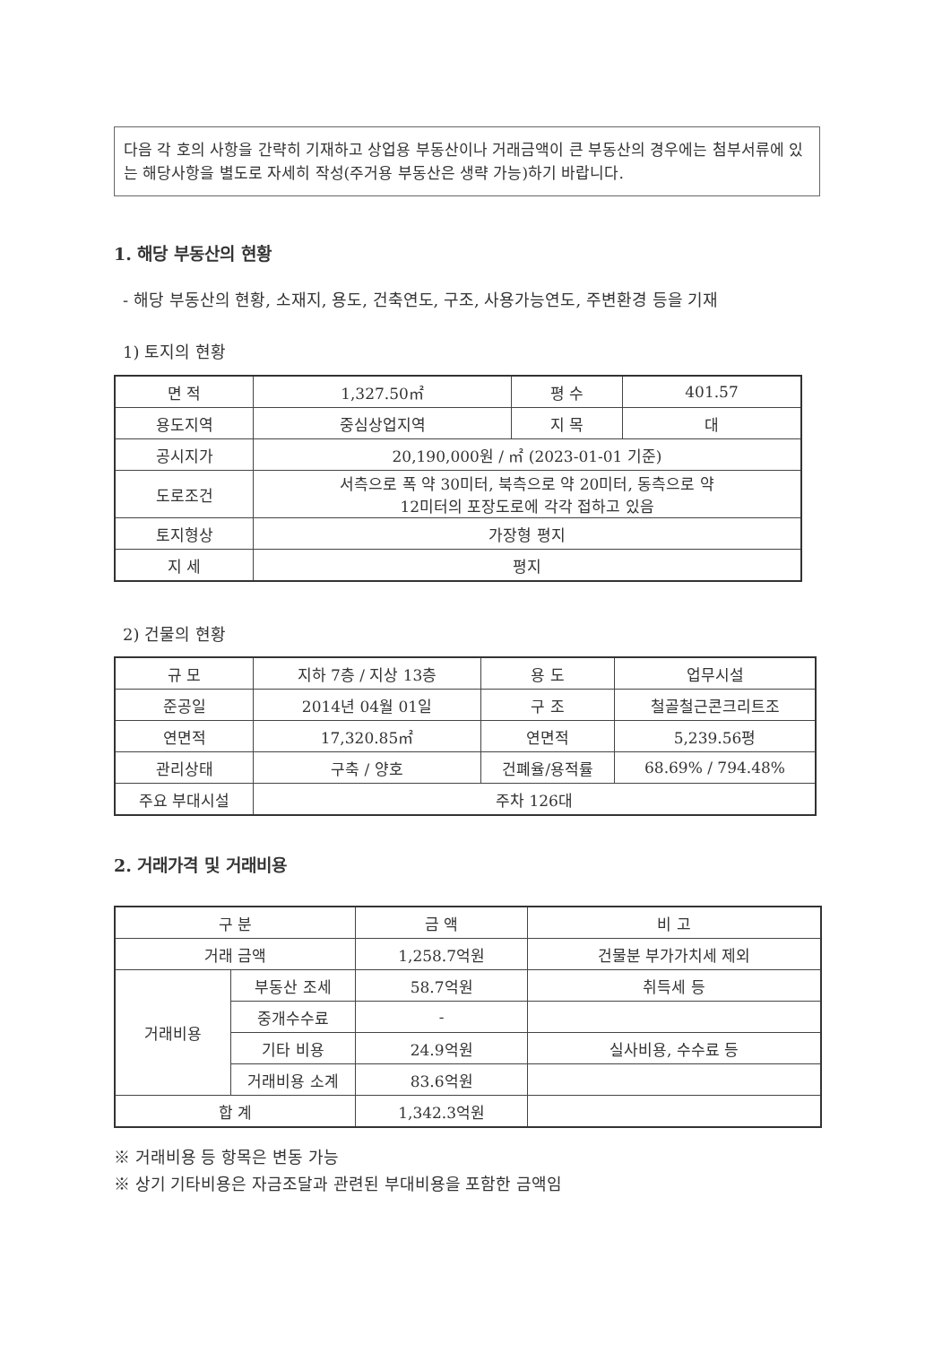다음 각 호의 사항을 간략히 기재하고 상업용 부동산이나 거래금액이 큰 부동산의 경우에는 첨부서류에 있는 해당사항을 별도로 자세히 작성(주거용 부동산은 생략 가능)하기 바랍니다.
1. 해당 부동산의 현황
- 해당 부동산의 현황, 소재지, 용도, 건축연도, 구조, 사용가능연도, 주변환경 등을 기재
1) 토지의 현황
| 면 적 | 1,327.50㎡ | 평 수 | 401.57 |
| 용도지역 | 중심상업지역 | 지 목 | 대 |
| 공시지가 | 20,190,000원 / ㎡ (2023-01-01 기준) | | |
| 도로조건 | 서측으로 폭 약 30미터, 북측으로 약 20미터, 동측으로 약 12미터의 포장도로에 각각 접하고 있음 | | |
| 토지형상 | 가장형 평지 | | |
| 지 세 | 평지 | | |
2) 건물의 현황
| 규 모 | 지하 7층 / 지상 13층 | 용 도 | 업무시설 |
| 준공일 | 2014년 04월 01일 | 구 조 | 철골철근콘크리트조 |
| 연면적 | 17,320.85㎡ | 연면적 | 5,239.56평 |
| 관리상태 | 구축 / 양호 | 건폐율/용적률 | 68.69% / 794.48% |
| 주요 부대시설 | 주차 126대 | | |
2. 거래가격 및 거래비용
| 구 분 | | 금 액 | 비 고 |
| 거래 금액 | | 1,258.7억원 | 건물분 부가가치세 제외 |
| 거래비용 | 부동산 조세 | 58.7억원 | 취득세 등 |
| | 중개수수료 | - | |
| | 기타 비용 | 24.9억원 | 실사비용, 수수료 등 |
| | 거래비용 소계 | 83.6억원 | |
| 합 계 | | 1,342.3억원 | |
※ 거래비용 등 항목은 변동 가능
※ 상기 기타비용은 자금조달과 관련된 부대비용을 포함한 금액임